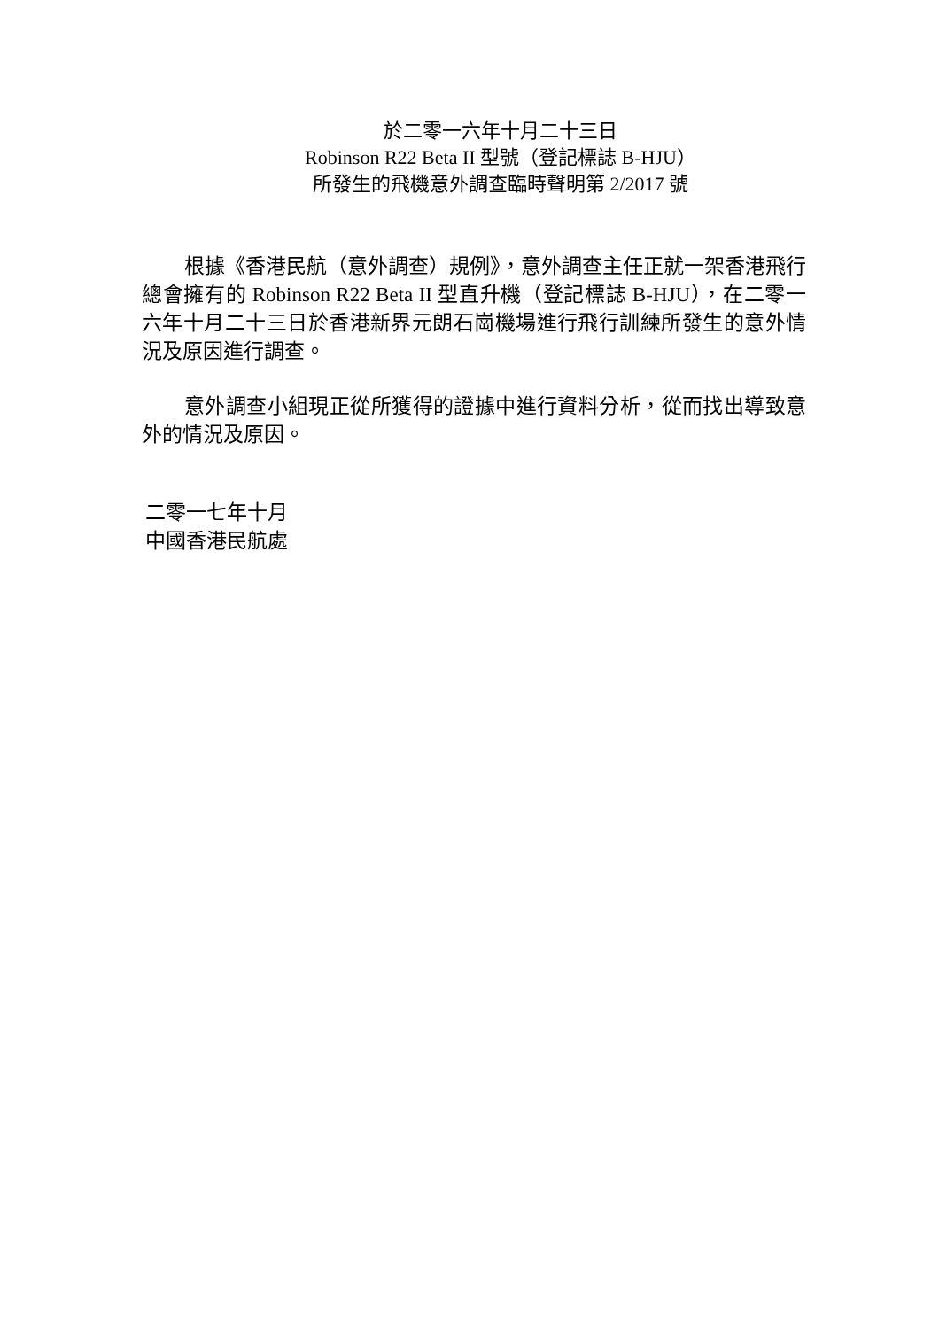於二零一六年十月二十三日
Robinson R22 Beta II 型號（登記標誌 B-HJU）
所發生的飛機意外調查臨時聲明第 2/2017 號
根據《香港民航（意外調查）規例》，意外調查主任正就一架香港飛行總會擁有的 Robinson R22 Beta II 型直升機（登記標誌 B-HJU），在二零一六年十月二十三日於香港新界元朗石崗機場進行飛行訓練所發生的意外情況及原因進行調查。
意外調查小組現正從所獲得的證據中進行資料分析，從而找出導致意外的情況及原因。
二零一七年十月
中國香港民航處